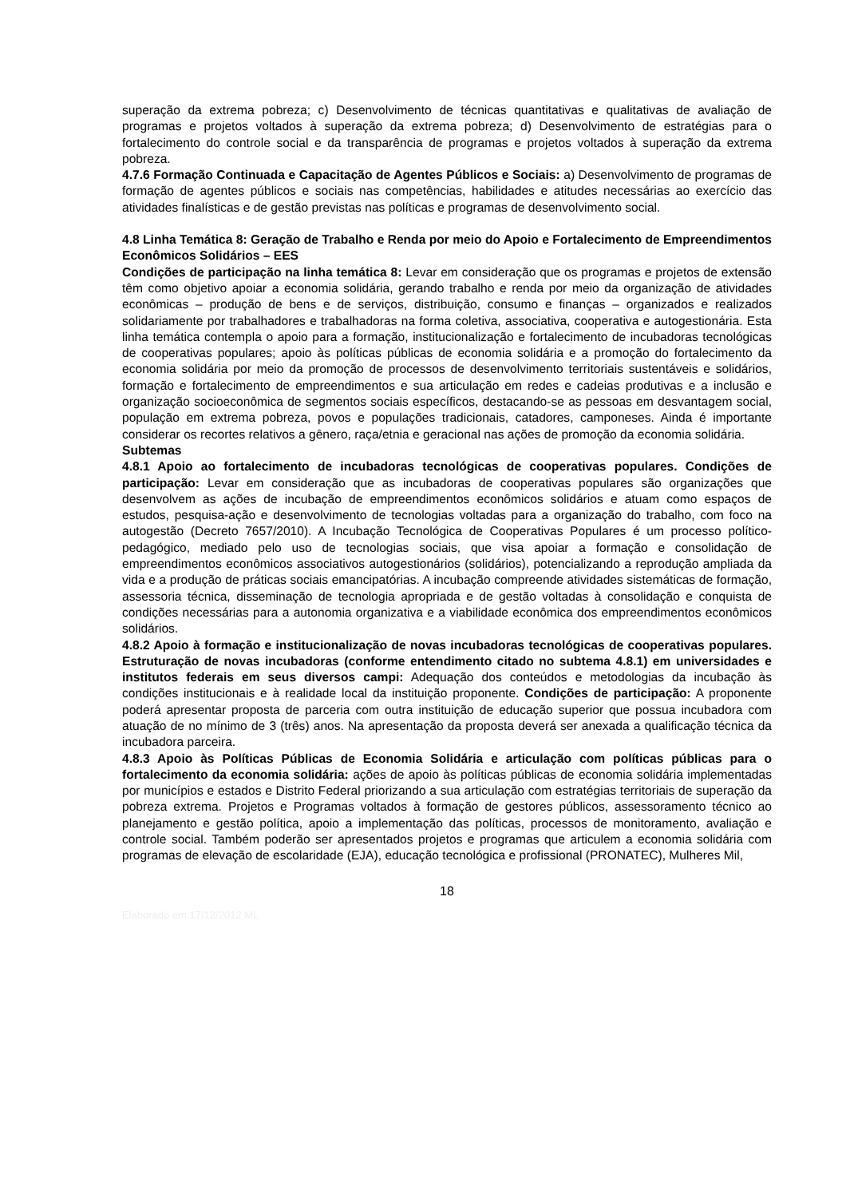superação da extrema pobreza; c) Desenvolvimento de técnicas quantitativas e qualitativas de avaliação de programas e projetos voltados à superação da extrema pobreza; d) Desenvolvimento de estratégias para o fortalecimento do controle social e da transparência de programas e projetos voltados à superação da extrema pobreza.
4.7.6 Formação Continuada e Capacitação de Agentes Públicos e Sociais: a) Desenvolvimento de programas de formação de agentes públicos e sociais nas competências, habilidades e atitudes necessárias ao exercício das atividades finalísticas e de gestão previstas nas políticas e programas de desenvolvimento social.
4.8 Linha Temática 8: Geração de Trabalho e Renda por meio do Apoio e Fortalecimento de Empreendimentos Econômicos Solidários – EES
Condições de participação na linha temática 8: Levar em consideração que os programas e projetos de extensão têm como objetivo apoiar a economia solidária, gerando trabalho e renda por meio da organização de atividades econômicas – produção de bens e de serviços, distribuição, consumo e finanças – organizados e realizados solidariamente por trabalhadores e trabalhadoras na forma coletiva, associativa, cooperativa e autogestionária. Esta linha temática contempla o apoio para a formação, institucionalização e fortalecimento de incubadoras tecnológicas de cooperativas populares; apoio às políticas públicas de economia solidária e a promoção do fortalecimento da economia solidária por meio da promoção de processos de desenvolvimento territoriais sustentáveis e solidários, formação e fortalecimento de empreendimentos e sua articulação em redes e cadeias produtivas e a inclusão e organização socioeconômica de segmentos sociais específicos, destacando-se as pessoas em desvantagem social, população em extrema pobreza, povos e populações tradicionais, catadores, camponeses. Ainda é importante considerar os recortes relativos a gênero, raça/etnia e geracional nas ações de promoção da economia solidária.
Subtemas
4.8.1 Apoio ao fortalecimento de incubadoras tecnológicas de cooperativas populares. Condições de participação: Levar em consideração que as incubadoras de cooperativas populares são organizações que desenvolvem as ações de incubação de empreendimentos econômicos solidários e atuam como espaços de estudos, pesquisa-ação e desenvolvimento de tecnologias voltadas para a organização do trabalho, com foco na autogestão (Decreto 7657/2010). A Incubação Tecnológica de Cooperativas Populares é um processo político-pedagógico, mediado pelo uso de tecnologias sociais, que visa apoiar a formação e consolidação de empreendimentos econômicos associativos autogestionários (solidários), potencializando a reprodução ampliada da vida e a produção de práticas sociais emancipatórias. A incubação compreende atividades sistemáticas de formação, assessoria técnica, disseminação de tecnologia apropriada e de gestão voltadas à consolidação e conquista de condições necessárias para a autonomia organizativa e a viabilidade econômica dos empreendimentos econômicos solidários.
4.8.2 Apoio à formação e institucionalização de novas incubadoras tecnológicas de cooperativas populares. Estruturação de novas incubadoras (conforme entendimento citado no subtema 4.8.1) em universidades e institutos federais em seus diversos campi: Adequação dos conteúdos e metodologias da incubação às condições institucionais e à realidade local da instituição proponente. Condições de participação: A proponente poderá apresentar proposta de parceria com outra instituição de educação superior que possua incubadora com atuação de no mínimo de 3 (três) anos. Na apresentação da proposta deverá ser anexada a qualificação técnica da incubadora parceira.
4.8.3 Apoio às Políticas Públicas de Economia Solidária e articulação com políticas públicas para o fortalecimento da economia solidária: ações de apoio às políticas públicas de economia solidária implementadas por municípios e estados e Distrito Federal priorizando a sua articulação com estratégias territoriais de superação da pobreza extrema. Projetos e Programas voltados à formação de gestores públicos, assessoramento técnico ao planejamento e gestão política, apoio a implementação das políticas, processos de monitoramento, avaliação e controle social. Também poderão ser apresentados projetos e programas que articulem a economia solidária com programas de elevação de escolaridade (EJA), educação tecnológica e profissional (PRONATEC), Mulheres Mil,
18
Elaborado em 17/12/2012 ML